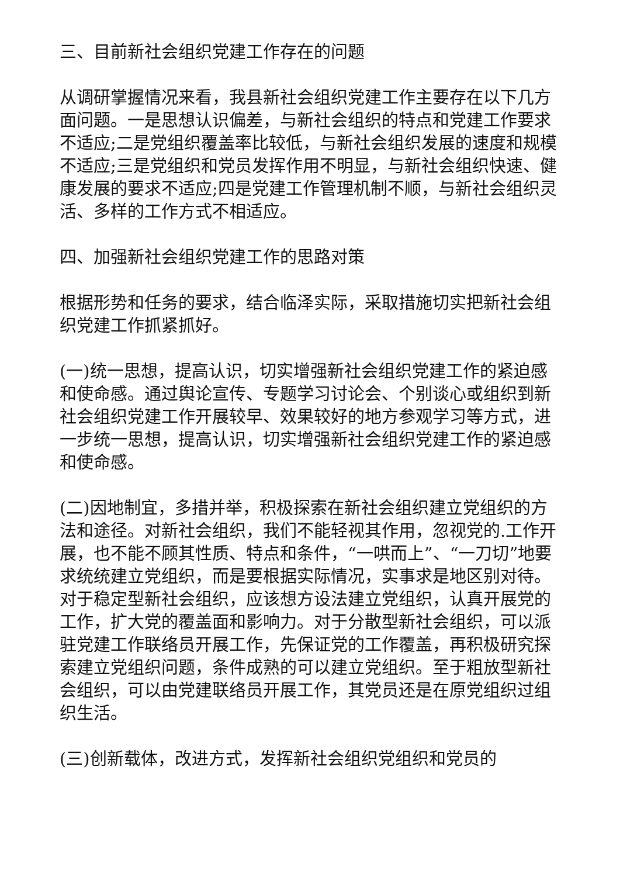三、目前新社会组织党建工作存在的问题
从调研掌握情况来看，我县新社会组织党建工作主要存在以下几方面问题。一是思想认识偏差，与新社会组织的特点和党建工作要求不适应;二是党组织覆盖率比较低，与新社会组织发展的速度和规模不适应;三是党组织和党员发挥作用不明显，与新社会组织快速、健康发展的要求不适应;四是党建工作管理机制不顺，与新社会组织灵活、多样的工作方式不相适应。
四、加强新社会组织党建工作的思路对策
根据形势和任务的要求，结合临泽实际，采取措施切实把新社会组织党建工作抓紧抓好。
(一)统一思想，提高认识，切实增强新社会组织党建工作的紧迫感和使命感。通过舆论宣传、专题学习讨论会、个别谈心或组织到新社会组织党建工作开展较早、效果较好的地方参观学习等方式，进一步统一思想，提高认识，切实增强新社会组织党建工作的紧迫感和使命感。
(二)因地制宜，多措并举，积极探索在新社会组织建立党组织的方法和途径。对新社会组织，我们不能轻视其作用，忽视党的.工作开展，也不能不顾其性质、特点和条件，“一哄而上”、“一刀切”地要求统统建立党组织，而是要根据实际情况，实事求是地区别对待。对于稳定型新社会组织，应该想方设法建立党组织，认真开展党的工作，扩大党的覆盖面和影响力。对于分散型新社会组织，可以派驻党建工作联络员开展工作，先保证党的工作覆盖，再积极研究探索建立党组织问题，条件成熟的可以建立党组织。至于粗放型新社会组织，可以由党建联络员开展工作，其党员还是在原党组织过组织生活。
(三)创新载体，改进方式，发挥新社会组织党组织和党员的